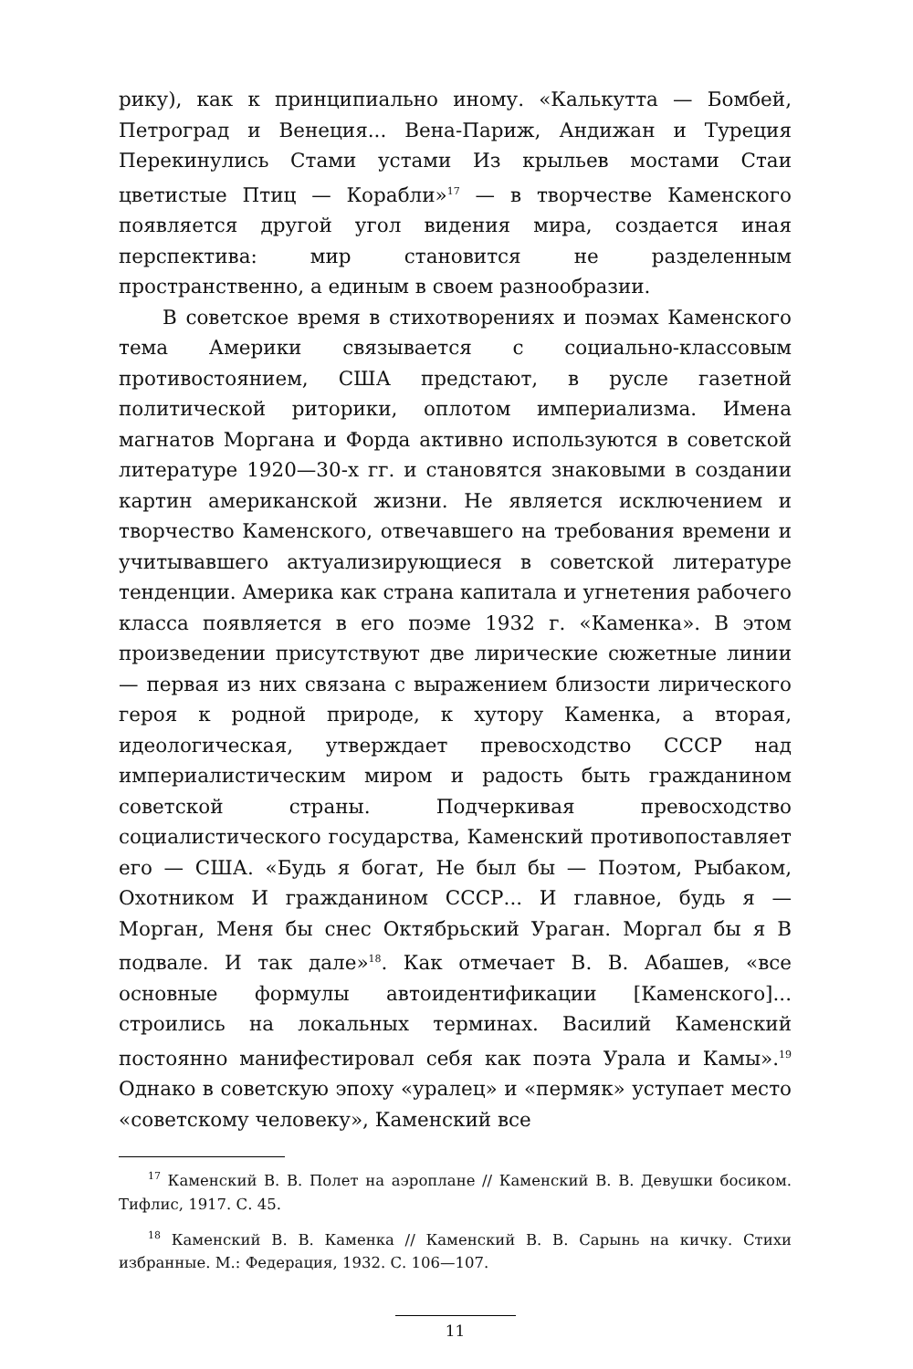рику), как к принципиально иному. «Калькутта — Бомбей, Петроград и Венеция... Вена-Париж, Андижан и Туреция Перекинулись Стами устами Из крыльев мостами Стаи цветистые Птиц — Корабли»<sup>17</sup> — в творчестве Каменского появляется другой угол видения мира, создается иная перспектива: мир становится не разделенным пространственно, а единым в своем разнообразии.
В советское время в стихотворениях и поэмах Каменского тема Америки связывается с социально-классовым противостоянием, США предстают, в русле газетной политической риторики, оплотом империализма. Имена магнатов Моргана и Форда активно используются в советской литературе 1920—30-х гг. и становятся знаковыми в создании картин американской жизни. Не является исключением и творчество Каменского, отвечавшего на требования времени и учитывавшего актуализирующиеся в советской литературе тенденции. Америка как страна капитала и угнетения рабочего класса появляется в его поэме 1932 г. «Каменка». В этом произведении присутствуют две лирические сюжетные линии — первая из них связана с выражением близости лирического героя к родной природе, к хутору Каменка, а вторая, идеологическая, утверждает превосходство СССР над империалистическим миром и радость быть гражданином советской страны. Подчеркивая превосходство социалистического государства, Каменский противопоставляет его — США. «Будь я богат, Не был бы — Поэтом, Рыбаком, Охотником И гражданином СССР... И главное, будь я — Морган, Меня бы снес Октябрьский Ураган. Моргал бы я В подвале. И так дале»<sup>18</sup>. Как отмечает В. В. Абашев, «все основные формулы автоидентификации [Каменского]... строились на локальных терминах. Василий Каменский постоянно манифестировал себя как поэта Урала и Камы».<sup>19</sup> Однако в советскую эпоху «уралец» и «пермяк» уступает место «советскому человеку», Каменский все
<sup>17</sup> Каменский В. В. Полет на аэроплане // Каменский В. В. Девушки босиком. Тифлис, 1917. С. 45.
<sup>18</sup> Каменский В. В. Каменка // Каменский В. В. Сарынь на кичку. Стихи избранные. М.: Федерация, 1932. С. 106—107.
11